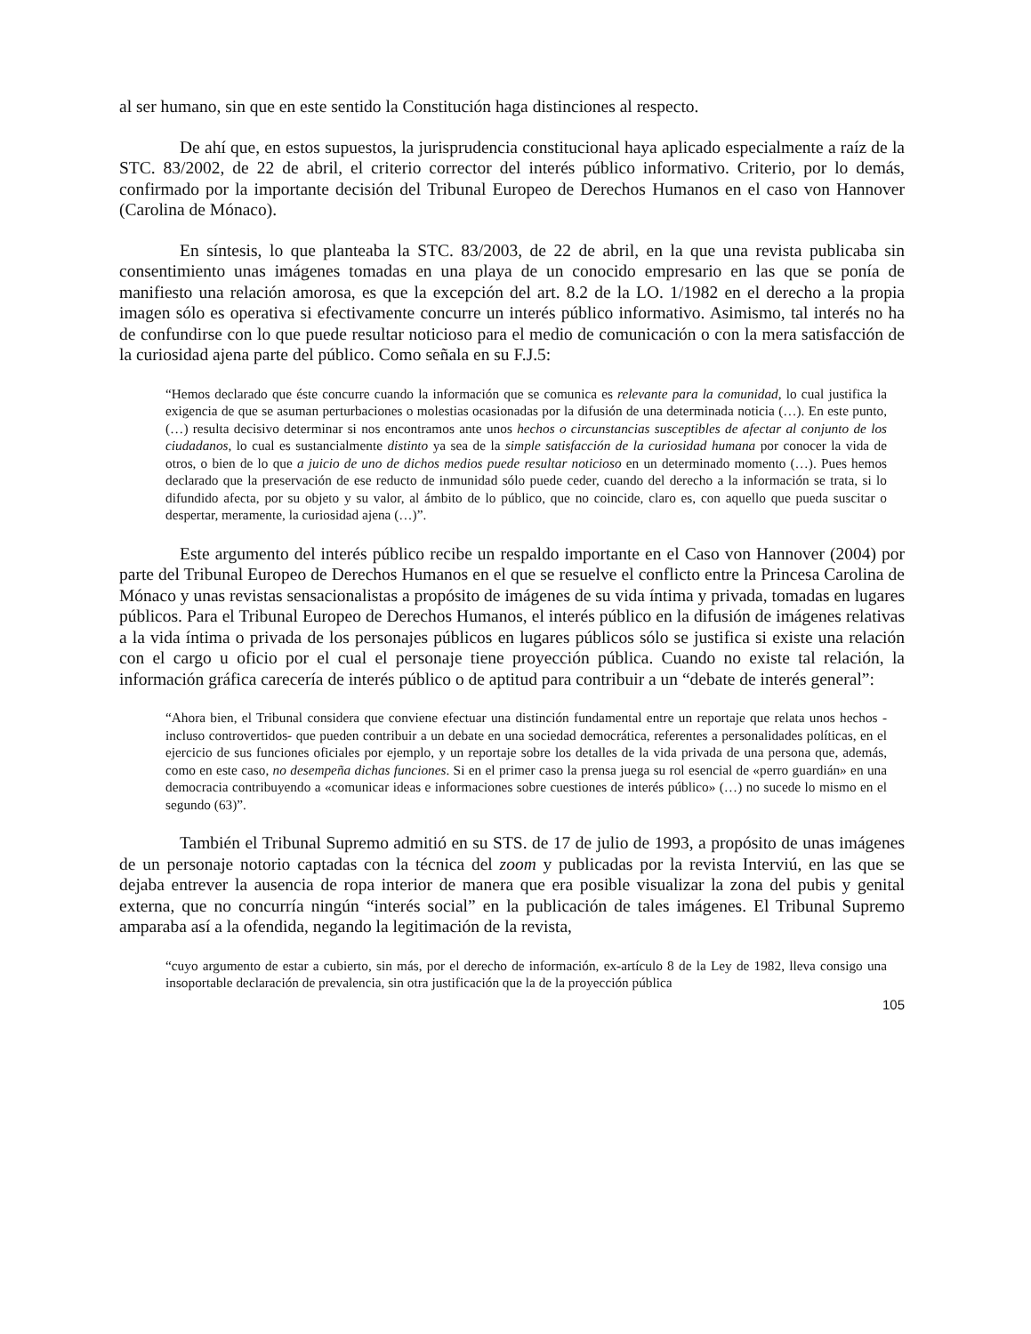al ser humano, sin que en este sentido la Constitución haga distinciones al respecto.
De ahí que, en estos supuestos, la jurisprudencia constitucional haya aplicado especialmente a raíz de la STC. 83/2002, de 22 de abril, el criterio corrector del interés público informativo. Criterio, por lo demás, confirmado por la importante decisión del Tribunal Europeo de Derechos Humanos en el caso von Hannover (Carolina de Mónaco).
En síntesis, lo que planteaba la STC. 83/2003, de 22 de abril, en la que una revista publicaba sin consentimiento unas imágenes tomadas en una playa de un conocido empresario en las que se ponía de manifiesto una relación amorosa, es que la excepción del art. 8.2 de la LO. 1/1982 en el derecho a la propia imagen sólo es operativa si efectivamente concurre un interés público informativo. Asimismo, tal interés no ha de confundirse con lo que puede resultar noticioso para el medio de comunicación o con la mera satisfacción de la curiosidad ajena parte del público. Como señala en su F.J.5:
“Hemos declarado que éste concurre cuando la información que se comunica es relevante para la comunidad, lo cual justifica la exigencia de que se asuman perturbaciones o molestias ocasionadas por la difusión de una determinada noticia (…). En este punto, (…) resulta decisivo determinar si nos encontramos ante unos hechos o circunstancias susceptibles de afectar al conjunto de los ciudadanos, lo cual es sustancialmente distinto ya sea de la simple satisfacción de la curiosidad humana por conocer la vida de otros, o bien de lo que a juicio de uno de dichos medios puede resultar noticioso en un determinado momento (…). Pues hemos declarado que la preservación de ese reducto de inmunidad sólo puede ceder, cuando del derecho a la información se trata, si lo difundido afecta, por su objeto y su valor, al ámbito de lo público, que no coincide, claro es, con aquello que pueda suscitar o despertar, meramente, la curiosidad ajena (…)”.
Este argumento del interés público recibe un respaldo importante en el Caso von Hannover (2004) por parte del Tribunal Europeo de Derechos Humanos en el que se resuelve el conflicto entre la Princesa Carolina de Mónaco y unas revistas sensacionalistas a propósito de imágenes de su vida íntima y privada, tomadas en lugares públicos. Para el Tribunal Europeo de Derechos Humanos, el interés público en la difusión de imágenes relativas a la vida íntima o privada de los personajes públicos en lugares públicos sólo se justifica si existe una relación con el cargo u oficio por el cual el personaje tiene proyección pública. Cuando no existe tal relación, la información gráfica carecería de interés público o de aptitud para contribuir a un “debate de interés general”:
“Ahora bien, el Tribunal considera que conviene efectuar una distinción fundamental entre un reportaje que relata unos hechos -incluso controvertidos- que pueden contribuir a un debate en una sociedad democrática, referentes a personalidades políticas, en el ejercicio de sus funciones oficiales por ejemplo, y un reportaje sobre los detalles de la vida privada de una persona que, además, como en este caso, no desempeña dichas funciones. Si en el primer caso la prensa juega su rol esencial de «perro guardián» en una democracia contribuyendo a «comunicar ideas e informaciones sobre cuestiones de interés público» (…) no sucede lo mismo en el segundo (63)”.
También el Tribunal Supremo admitió en su STS. de 17 de julio de 1993, a propósito de unas imágenes de un personaje notorio captadas con la técnica del zoom y publicadas por la revista Interviú, en las que se dejaba entrever la ausencia de ropa interior de manera que era posible visualizar la zona del pubis y genital externa, que no concurría ningún “interés social” en la publicación de tales imágenes. El Tribunal Supremo amparaba así a la ofendida, negando la legitimación de la revista,
“cuyo argumento de estar a cubierto, sin más, por el derecho de información, ex-artículo 8 de la Ley de 1982, lleva consigo una insoportable declaración de prevalencia, sin otra justificación que la de la proyección pública
105